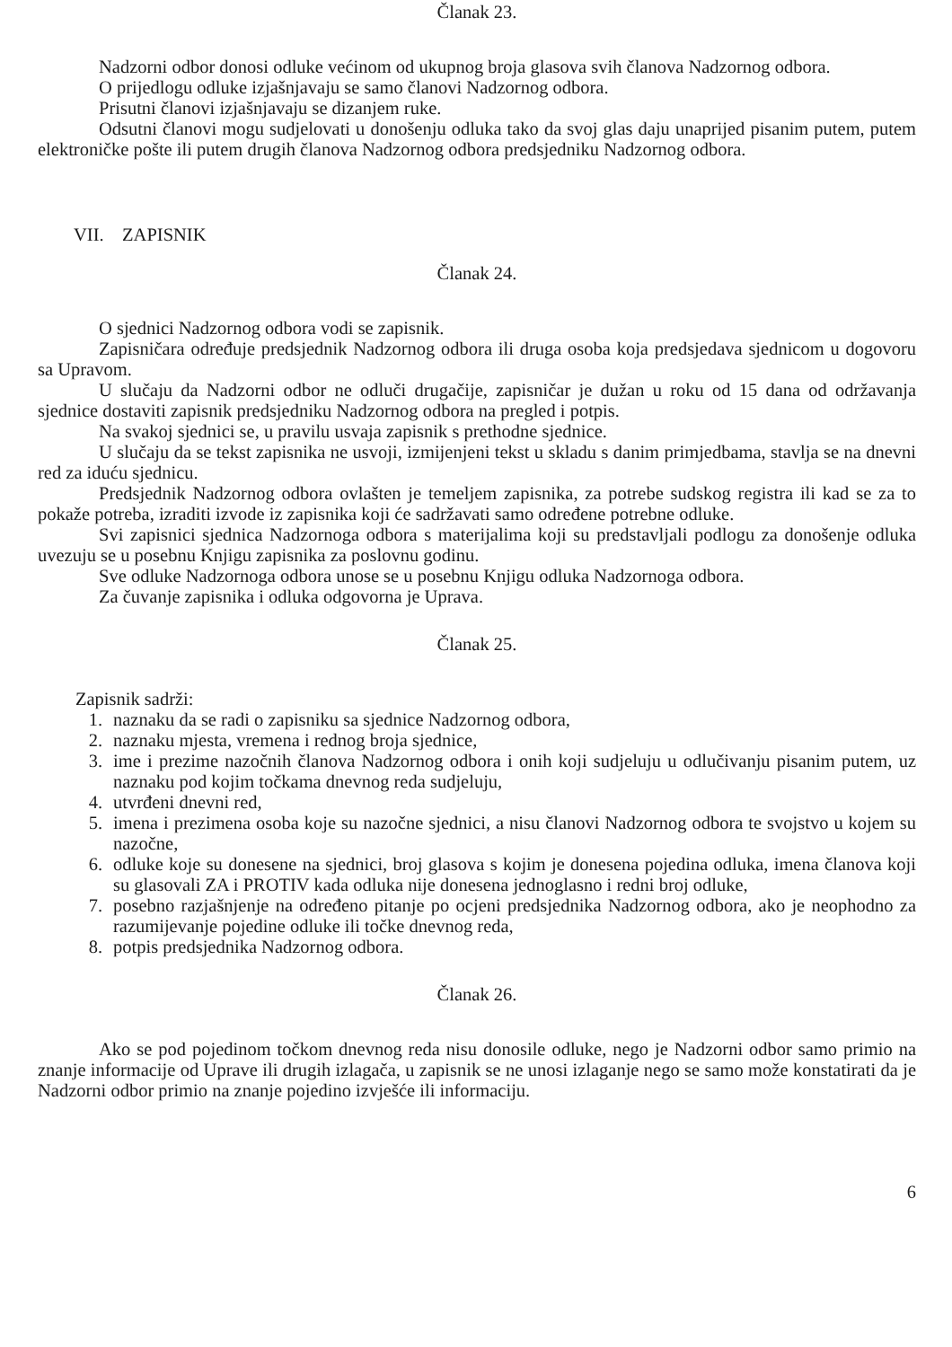Članak 23.
Nadzorni odbor donosi odluke većinom od ukupnog broja glasova svih članova Nadzornog odbora.
O prijedlogu odluke izjašnjavaju se samo članovi Nadzornog odbora.
Prisutni članovi izjašnjavaju se dizanjem ruke.
Odsutni članovi mogu sudjelovati u donošenju odluka tako da svoj glas daju unaprijed pisanim putem, putem elektroničke pošte ili putem drugih članova Nadzornog odbora predsjedniku Nadzornog odbora.
VII. ZAPISNIK
Članak 24.
O sjednici Nadzornog odbora vodi se zapisnik.
Zapisničara određuje predsjednik Nadzornog odbora ili druga osoba koja predsjedava sjednicom u dogovoru sa Upravom.
U slučaju da Nadzorni odbor ne odluči drugačije, zapisničar je dužan u roku od 15 dana od održavanja sjednice dostaviti zapisnik predsjedniku Nadzornog odbora na pregled i potpis.
Na svakoj sjednici se, u pravilu usvaja zapisnik s prethodne sjednice.
U slučaju da se tekst zapisnika ne usvoji, izmijenjeni tekst u skladu s danim primjedbama, stavlja se na dnevni red za iduću sjednicu.
Predsjednik Nadzornog odbora ovlašten je temeljem zapisnika, za potrebe sudskog registra ili kad se za to pokaže potreba, izraditi izvode iz zapisnika koji će sadržavati samo određene potrebne odluke.
Svi zapisnici sjednica Nadzornoga odbora s materijalima koji su predstavljali podlogu za donošenje odluka uvezuju se u posebnu Knjigu zapisnika za poslovnu godinu.
Sve odluke Nadzornoga odbora unose se u posebnu Knjigu odluka Nadzornoga odbora.
Za čuvanje zapisnika i odluka odgovorna je Uprava.
Članak 25.
Zapisnik sadrži:
1. naznaku da se radi o zapisniku sa sjednice Nadzornog odbora,
2. naznaku mjesta, vremena i rednog broja sjednice,
3. ime i prezime nazočnih članova Nadzornog odbora i onih koji sudjeluju u odlučivanju pisanim putem, uz naznaku pod kojim točkama dnevnog reda sudjeluju,
4. utvrđeni dnevni red,
5. imena i prezimena osoba koje su nazočne sjednici, a nisu članovi Nadzornog odbora te svojstvo u kojem su nazočne,
6. odluke koje su donesene na sjednici, broj glasova s kojim je donesena pojedina odluka, imena članova koji su glasovali ZA i PROTIV kada odluka nije donesena jednoglasno i redni broj odluke,
7. posebno razjašnjenje na određeno pitanje po ocjeni predsjednika Nadzornog odbora, ako je neophodno za razumijevanje pojedine odluke ili točke dnevnog reda,
8. potpis predsjednika Nadzornog odbora.
Članak 26.
Ako se pod pojedinom točkom dnevnog reda nisu donosile odluke, nego je Nadzorni odbor samo primio na znanje informacije od Uprave ili drugih izlagača, u zapisnik se ne unosi izlaganje nego se samo može konstatirati da je Nadzorni odbor primio na znanje pojedino izvješće ili informaciju.
6